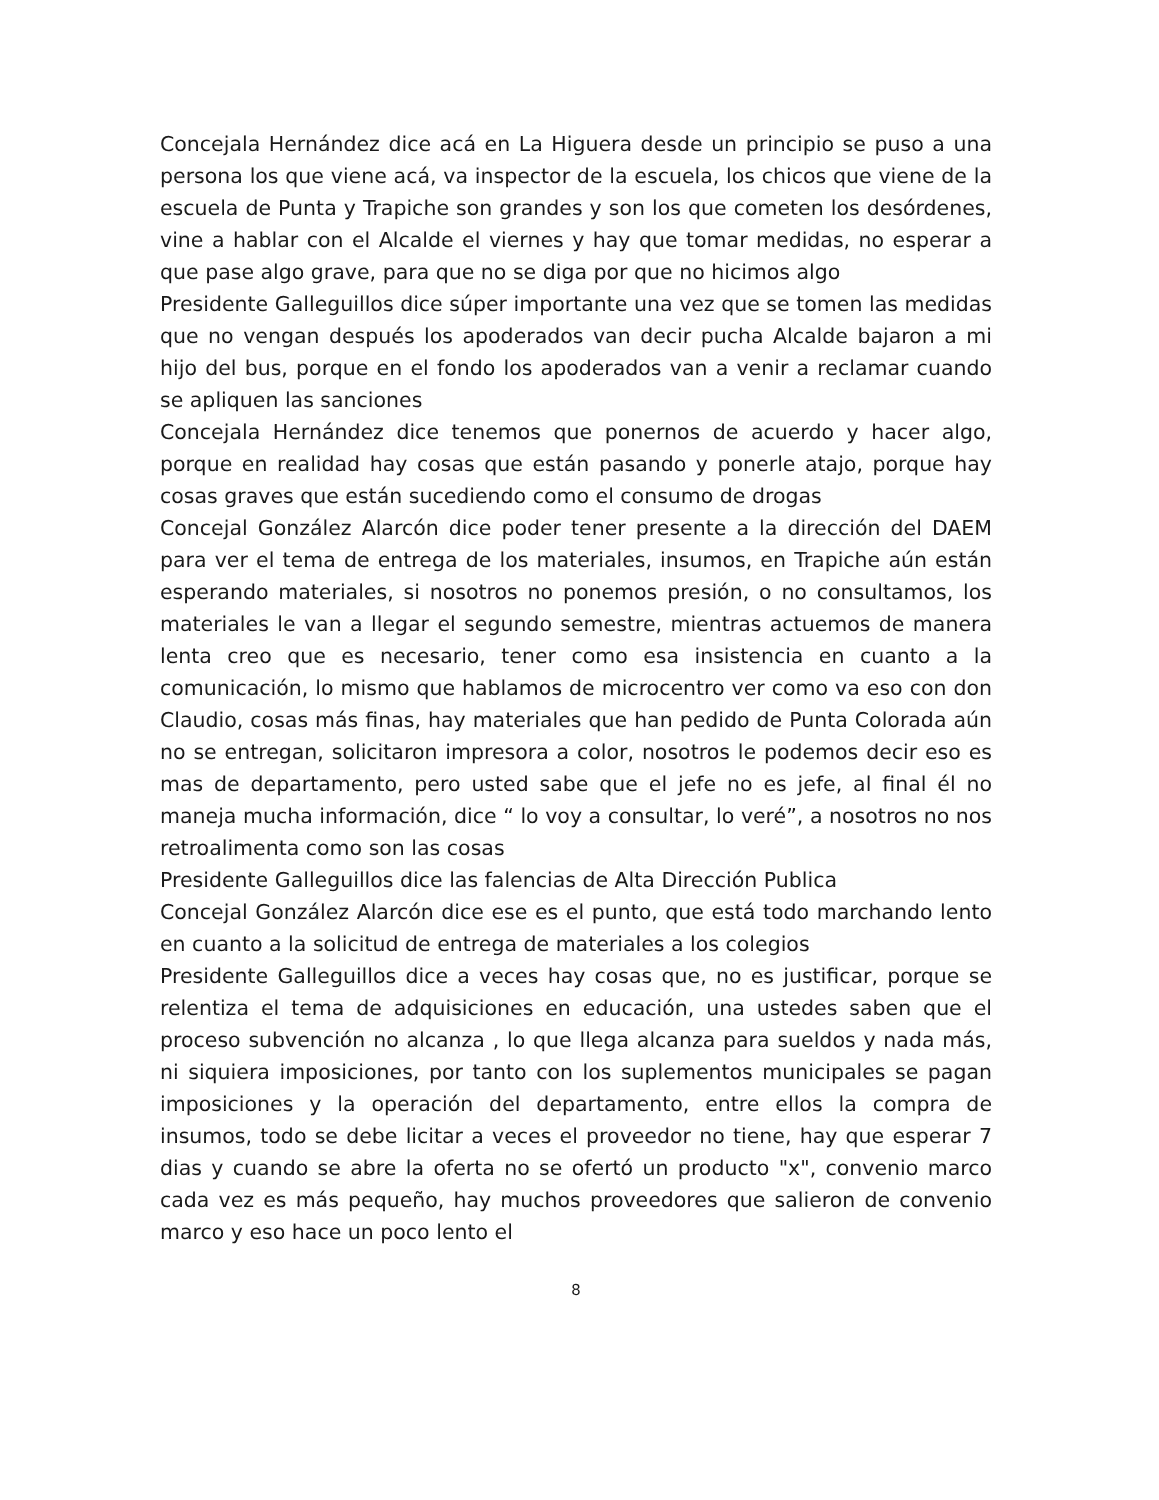Concejala Hernández dice acá en La Higuera desde un principio se puso a una persona los que viene acá, va inspector de la escuela, los chicos que viene de la escuela de Punta y Trapiche son grandes y son los que cometen los desórdenes, vine a hablar con el Alcalde el viernes y hay que tomar medidas, no esperar a que pase algo grave, para que no se diga por que no hicimos algo
Presidente Galleguillos dice súper importante una vez que se tomen las medidas que no vengan después los apoderados van decir pucha Alcalde bajaron a mi hijo del bus, porque en el fondo los apoderados van a venir a reclamar cuando se apliquen las sanciones
Concejala Hernández dice tenemos que ponernos de acuerdo y hacer algo, porque en realidad hay cosas que están pasando y ponerle atajo, porque hay cosas graves que están sucediendo como el consumo de drogas
Concejal González Alarcón dice poder tener presente a la dirección del DAEM para ver el tema de entrega de los materiales, insumos, en Trapiche aún están esperando materiales, si nosotros no ponemos presión, o no consultamos, los materiales le van a llegar el segundo semestre, mientras actuemos de manera lenta creo que es necesario, tener como esa insistencia en cuanto a la comunicación, lo mismo que hablamos de microcentro ver como va eso con don Claudio, cosas más finas, hay materiales que han pedido de Punta Colorada aún no se entregan, solicitaron impresora a color, nosotros le podemos decir eso es mas de departamento, pero usted sabe que el jefe no es jefe, al final él no maneja mucha información, dice “ lo voy a consultar, lo veré”, a nosotros no nos retroalimenta como son las cosas
Presidente Galleguillos dice las falencias de Alta Dirección Publica
Concejal González Alarcón dice ese es el punto, que está todo marchando lento en cuanto a la solicitud de entrega de materiales a los colegios
Presidente Galleguillos dice a veces hay cosas que, no es justificar, porque se relentiza el tema de adquisiciones en educación, una ustedes saben que el proceso subvención no alcanza , lo que llega alcanza para sueldos y nada más, ni siquiera imposiciones, por tanto con los suplementos municipales se pagan imposiciones y la operación del departamento, entre ellos la compra de insumos, todo se debe licitar a veces el proveedor no tiene, hay que esperar 7 dias y cuando se abre la oferta no se ofertó un producto "x", convenio marco cada vez es más pequeño, hay muchos proveedores que salieron de convenio marco y eso hace un poco lento el
8